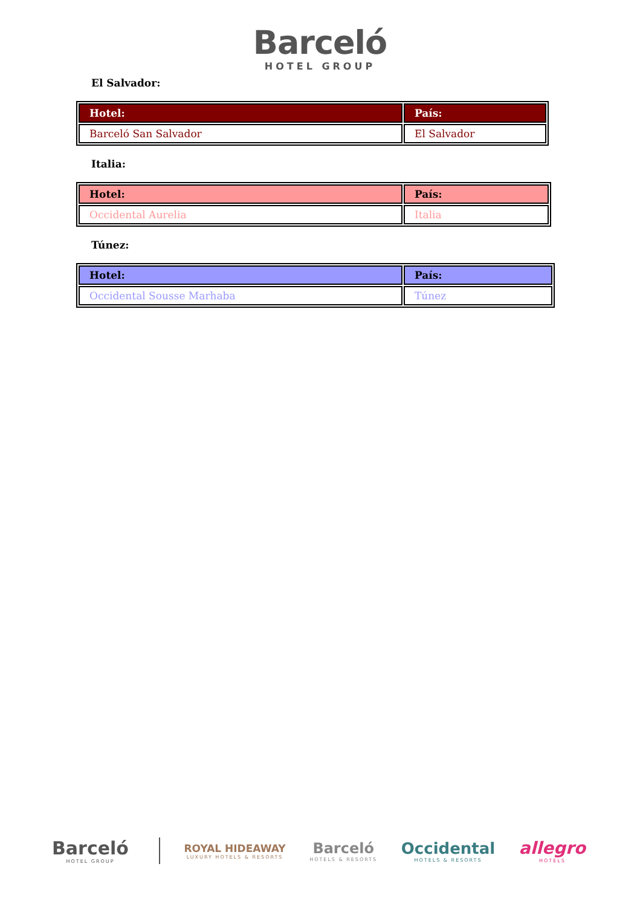Barceló
HOTEL GROUP
El Salvador:
| Hotel: | País: |
| --- | --- |
| Barceló San Salvador | El Salvador |
Italia:
| Hotel: | País: |
| --- | --- |
| Occidental Aurelia | Italia |
Túnez:
| Hotel: | País: |
| --- | --- |
| Occidental Sousse Marhaba | Túnez |
Barceló
HOTEL GROUP
ROYAL HIDEAWAY
LUXURY HOTELS & RESORTS
Barceló
HOTELS & RESORTS
Occidental
HOTELS & RESORTS
allegro
HOTELS